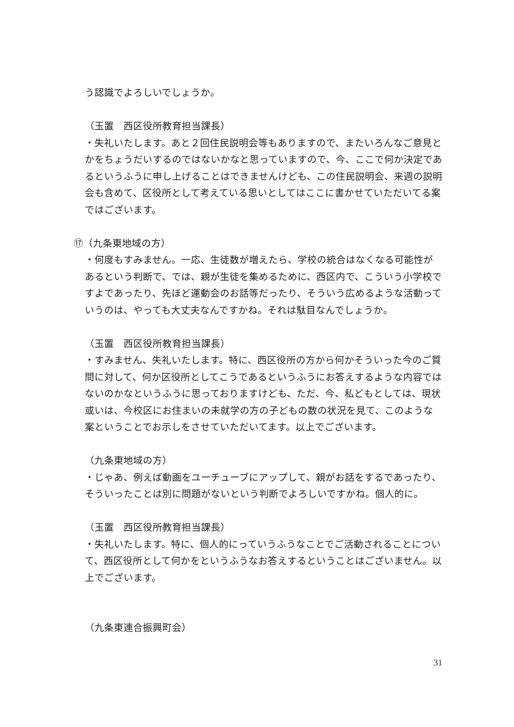う認識でよろしいでしょうか。
（玉置　西区役所教育担当課長）
・失礼いたします。あと２回住民説明会等もありますので、またいろんなご意見とかをちょうだいするのではないかなと思っていますので、今、ここで何か決定であるというふうに申し上げることはできませんけども、この住民説明会、来週の説明会も含めて、区役所として考えている思いとしてはここに書かせていただいてる案ではございます。
⑰（九条東地域の方）
・何度もすみません。一応、生徒数が増えたら、学校の統合はなくなる可能性があるという判断で、では、親が生徒を集めるために、西区内で、こういう小学校ですよであったり、先ほど運動会のお話等だったり、そういう広めるような活動っていうのは、やっても大丈夫なんですかね。それは駄目なんでしょうか。
（玉置　西区役所教育担当課長）
・すみません、失礼いたします。特に、西区役所の方から何かそういった今のご質問に対して、何か区役所としてこうであるというふうにお答えするような内容ではないのかなというふうに思っておりますけども、ただ、今、私どもとしては、現状或いは、今校区にお住まいの未就学の方の子どもの数の状況を見て、このような案ということでお示しをさせていただいてます。以上でございます。
（九条東地域の方）
・じゃあ、例えば動画をユーチューブにアップして、親がお話をするであったり、そういったことは別に問題がないという判断でよろしいですかね。個人的に。
（玉置　西区役所教育担当課長）
・失礼いたします。特に、個人的にっていうふうなことでご活動されることについて、西区役所として何かをというふうなお答えするということはございません。以上でございます。
（九条東連合振興町会）
31